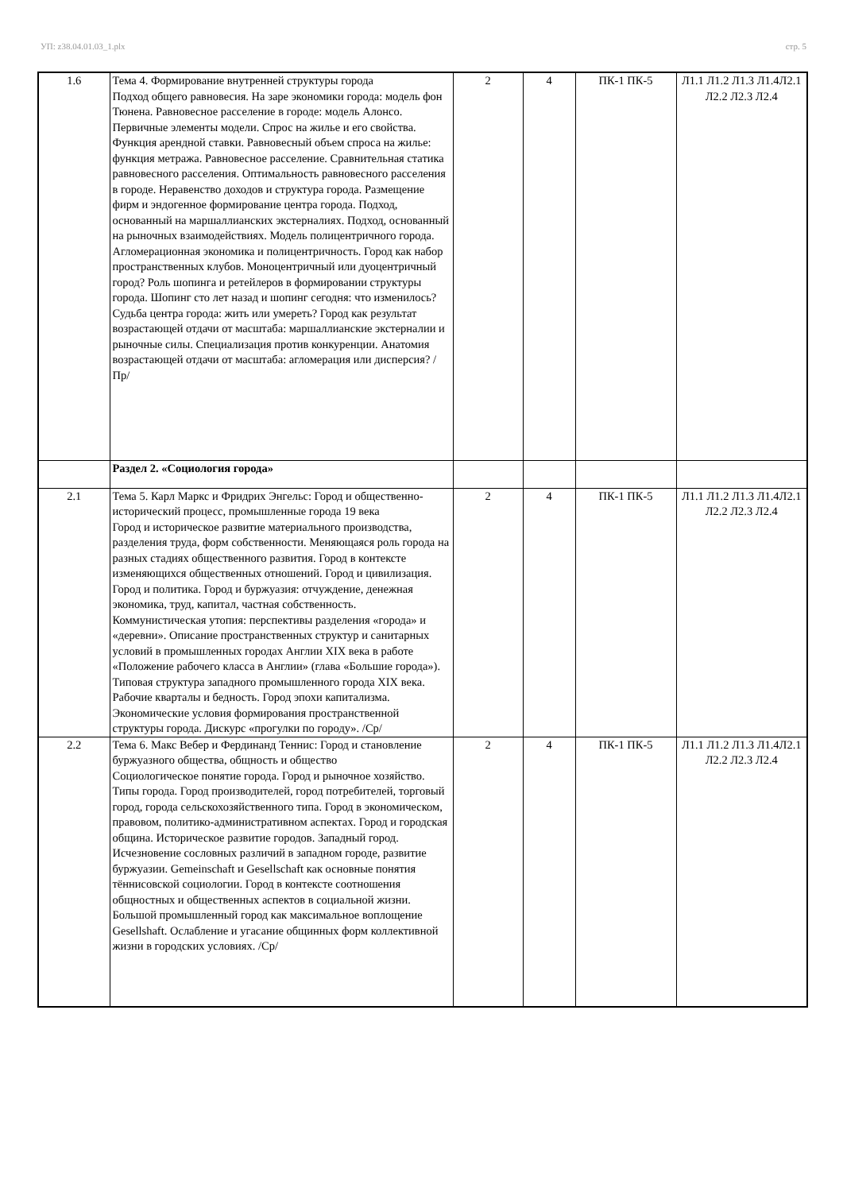УП: z38.04.01.03_1.plx стр. 5
| 1.6 | Тема 4. Формирование внутренней структуры города Подход общего равновесия. На заре экономики города: модель фон Тюнена. Равновесное расселение в городе: модель Алонсо. Первичные элементы модели. Спрос на жилье и его свойства. Функция арендной ставки. Равновесный объем спроса на жилье: функция метража. Равновесное расселение. Сравнительная статика равновесного расселения. Оптимальность равновесного расселения в городе. Неравенство доходов и структура города. Размещение фирм и эндогенное формирование центра города. Подход, основанный на маршаллианских экстерналиях. Подход, основанный на рыночных взаимодействиях. Модель полицентричного города. Агломерационная экономика и полицентричность. Город как набор пространственных клубов. Моноцентричный или дуоцентричный город? Роль шопинга и ретейлеров в формировании структуры города. Шопинг сто лет назад и шопинг сегодня: что изменилось? Судьба центра города: жить или умереть? Город как результат возрастающей отдачи от масштаба: маршаллианские экстерналии и рыночные силы. Специализация против конкуренции. Анатомия возрастающей отдачи от масштаба: агломерация или дисперсия? /Пр/ | 2 | 4 | ПК-1 ПК-5 | Л1.1 Л1.2 Л1.3 Л1.4Л2.1 Л2.2 Л2.3 Л2.4 |
| | Раздел 2. «Социология города» | | | | |
| 2.1 | Тема 5. Карл Маркс и Фридрих Энгельс: Город и общественно-исторический процесс, промышленные города 19 века Город и историческое развитие материального производства, разделения труда, форм собственности. Меняющаяся роль города на разных стадиях общественного развития. Город в контексте изменяющихся общественных отношений. Город и цивилизация. Город и политика. Город и буржуазия: отчуждение, денежная экономика, труд, капитал, частная собственность. Коммунистическая утопия: перспективы разделения «города» и «деревни». Описание пространственных структур и санитарных условий в промышленных городах Англии XIX века в работе «Положение рабочего класса в Англии» (глава «Большие города»). Типовая структура западного промышленного города XIX века. Рабочие кварталы и бедность. Город эпохи капитализма. Экономические условия формирования пространственной структуры города. Дискурс «прогулки по городу». /Ср/ | 2 | 4 | ПК-1 ПК-5 | Л1.1 Л1.2 Л1.3 Л1.4Л2.1 Л2.2 Л2.3 Л2.4 |
| 2.2 | Тема 6. Макс Вебер и Фердинанд Теннис: Город и становление буржуазного общества, общность и общество Социологическое понятие города. Город и рыночное хозяйство. Типы города. Город производителей, город потребителей, торговый город, города сельскохозяйственного типа. Город в экономическом, правовом, политико-административном аспектах. Город и городская община. Историческое развитие городов. Западный город. Исчезновение сословных различий в западном городе, развитие буржуазии. Gemeinschaft и Gesellschaft как основные понятия тённисовской социологии. Город в контексте соотношения общностных и общественных аспектов в социальной жизни. Большой промышленный город как максимальное воплощение Gesellshaft. Ослабление и угасание общинных форм коллективной жизни в городских условиях. /Ср/ | 2 | 4 | ПК-1 ПК-5 | Л1.1 Л1.2 Л1.3 Л1.4Л2.1 Л2.2 Л2.3 Л2.4 |